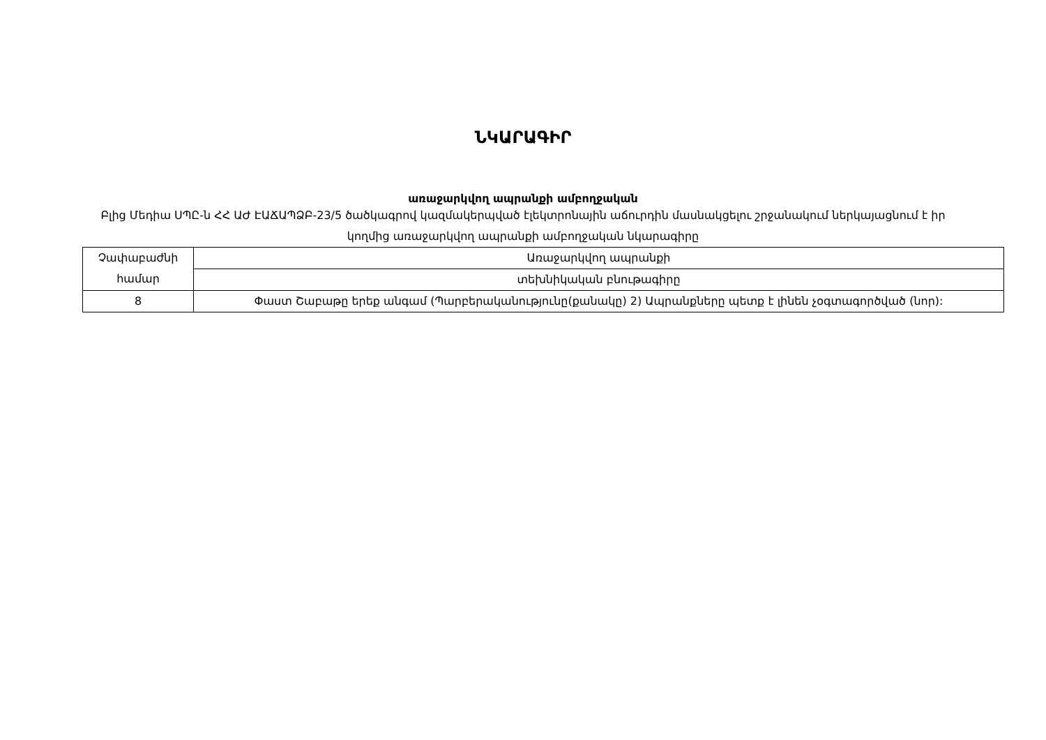ՆԿԱՐԱԳԻՐ
առաջարկվող ապրանքի ամբողջական
Բլից Մեդիա ՍՊԸ-ն ՀՀ ԱԺ ԷԱՃԱՊՁԲ-23/5 ծածկագրով կազմակերպված էլեկտրոնային աճուրդին մասնակցելու շրջանակում ներկայացնում է իր կողմից առաջարկվող ապրանքի ամբողջական նկարագիրը
| Չափաբաժնի համար | Առաջարկվող ապրանքի |
| | տեխնիկական բնութագիրը |
| 8 | Փաստ Շաբաթը երեք անգամ (Պարբերականությունը(քանակը) 2) Ապրանքները պետք է լինեն չօգտագործված (նոր): |